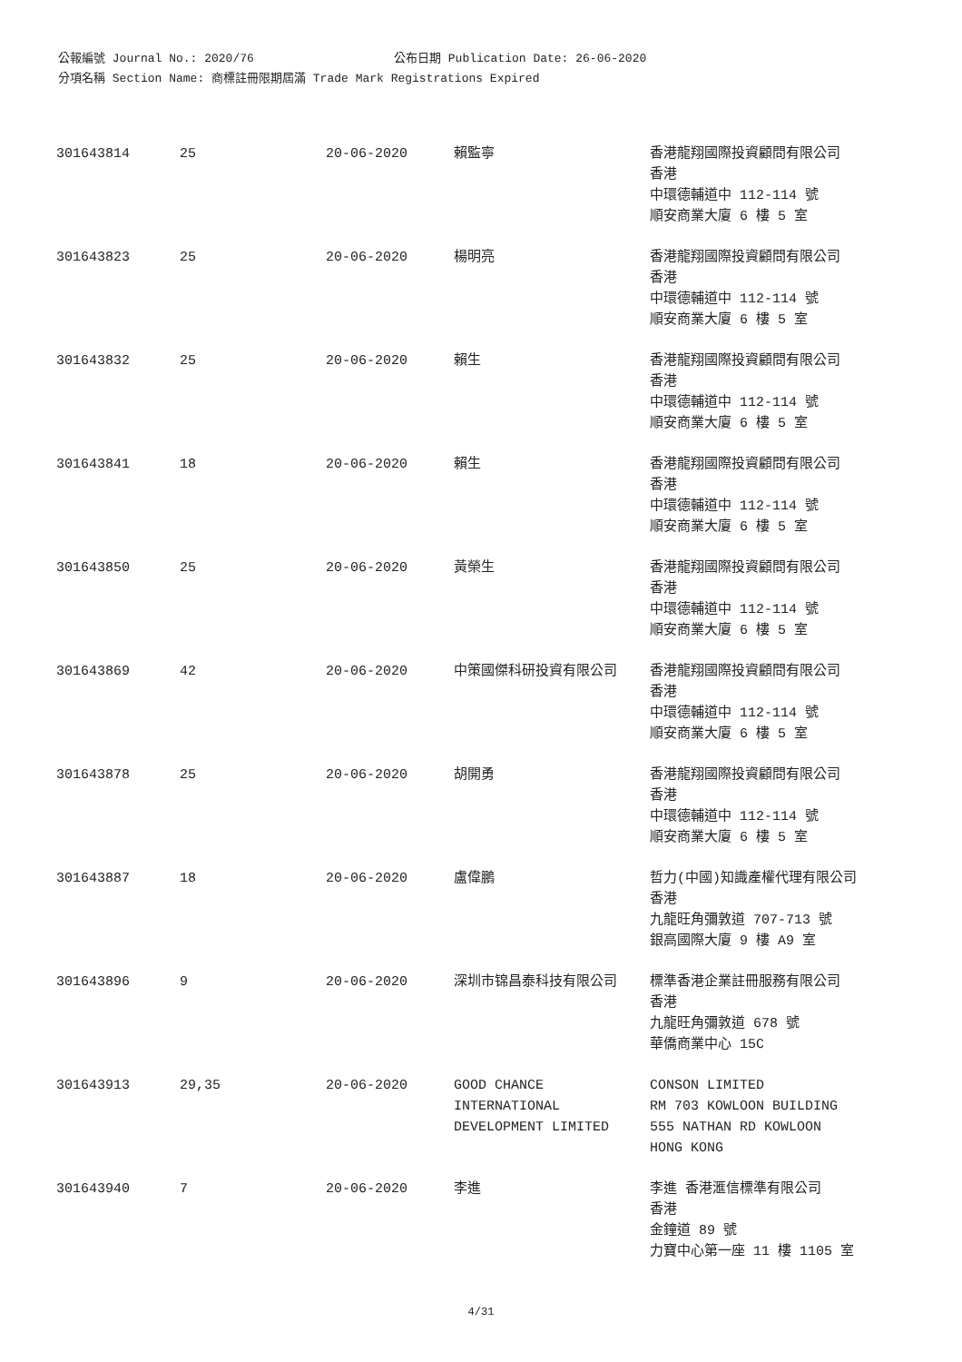公報編號 Journal No.: 2020/76 公布日期 Publication Date: 26-06-2020
分項名稱 Section Name: 商標註冊限期屆滿 Trade Mark Registrations Expired
| 301643814 | 25 | 20-06-2020 | 賴監寧 | 香港龍翔國際投資顧問有限公司 香港 中環德輔道中 112-114 號 順安商業大廈 6 樓 5 室 |
| 301643823 | 25 | 20-06-2020 | 楊明亮 | 香港龍翔國際投資顧問有限公司 香港 中環德輔道中 112-114 號 順安商業大廈 6 樓 5 室 |
| 301643832 | 25 | 20-06-2020 | 賴生 | 香港龍翔國際投資顧問有限公司 香港 中環德輔道中 112-114 號 順安商業大廈 6 樓 5 室 |
| 301643841 | 18 | 20-06-2020 | 賴生 | 香港龍翔國際投資顧問有限公司 香港 中環德輔道中 112-114 號 順安商業大廈 6 樓 5 室 |
| 301643850 | 25 | 20-06-2020 | 黃榮生 | 香港龍翔國際投資顧問有限公司 香港 中環德輔道中 112-114 號 順安商業大廈 6 樓 5 室 |
| 301643869 | 42 | 20-06-2020 | 中策國傑科研投資有限公司 | 香港龍翔國際投資顧問有限公司 香港 中環德輔道中 112-114 號 順安商業大廈 6 樓 5 室 |
| 301643878 | 25 | 20-06-2020 | 胡開勇 | 香港龍翔國際投資顧問有限公司 香港 中環德輔道中 112-114 號 順安商業大廈 6 樓 5 室 |
| 301643887 | 18 | 20-06-2020 | 盧偉鵬 | 哲力(中國)知識產權代理有限公司 香港 九龍旺角彌敦道 707-713 號 銀高國際大廈 9 樓 A9 室 |
| 301643896 | 9 | 20-06-2020 | 深圳市锦昌泰科技有限公司 | 標準香港企業註冊服務有限公司 香港 九龍旺角彌敦道 678 號 華僑商業中心 15C |
| 301643913 | 29,35 | 20-06-2020 | GOOD CHANCE INTERNATIONAL DEVELOPMENT LIMITED | CONSON LIMITED RM 703 KOWLOON BUILDING 555 NATHAN RD KOWLOON HONG KONG |
| 301643940 | 7 | 20-06-2020 | 李進 | 李進 香港滙信標準有限公司 香港 金鐘道 89 號 力寶中心第一座 11 樓 1105 室 |
4/31